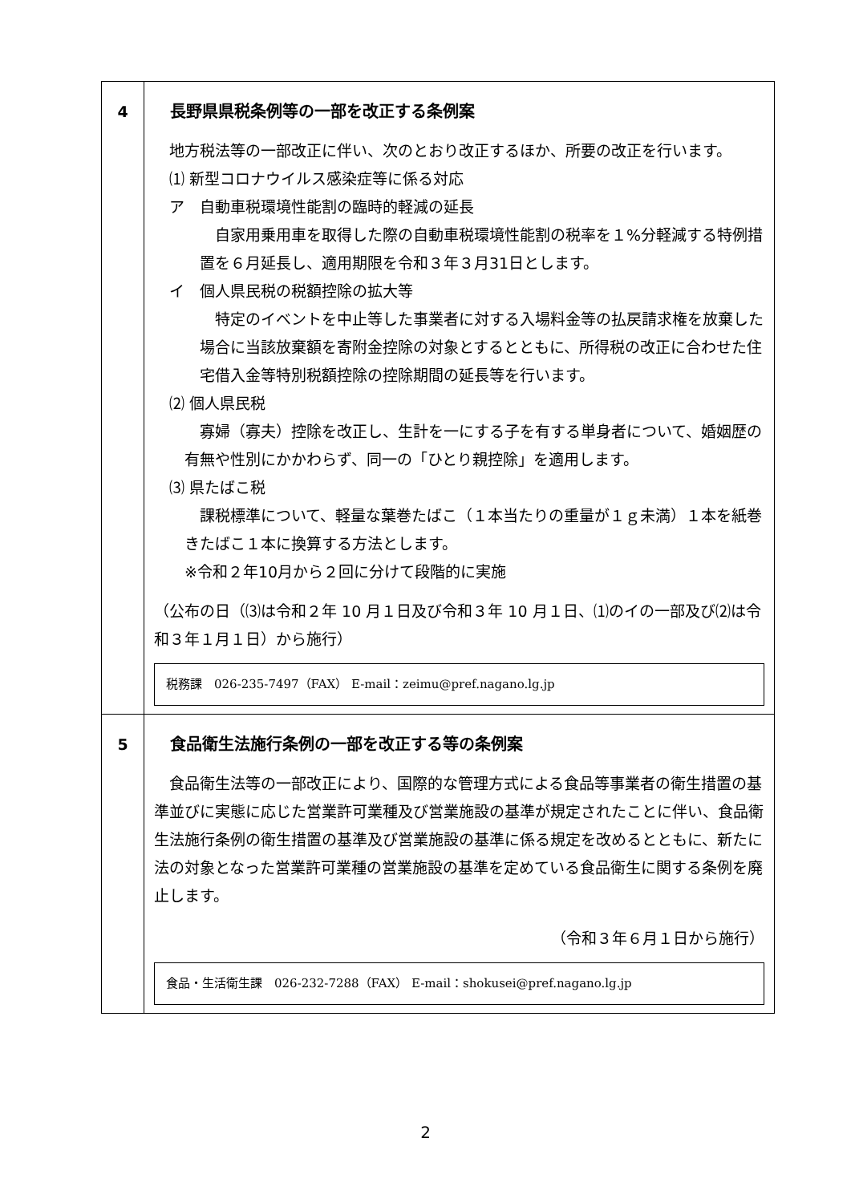| 4 | 長野県県税条例等の一部を改正する条例案 地方税法等の一部改正に伴い、次のとおり改正するほか、所要の改正を行います。 ⑴ 新型コロナウイルス感染症等に係る対応 ア 自動車税環境性能割の臨時的軽減の延長 自家用乗用車を取得した際の自動車税環境性能割の税率を１%分軽減する特例措置を６月延長し、適用期限を令和３年３月31日とします。 イ 個人県民税の税額控除の拡大等 特定のイベントを中止等した事業者に対する入場料金等の払戻請求権を放棄した場合に当該放棄額を寄附金控除の対象とするとともに、所得税の改正に合わせた住宅借入金等特別税額控除の控除期間の延長等を行います。 ⑵ 個人県民税 寡婦（寡夫）控除を改正し、生計を一にする子を有する単身者について、婚姻歴の有無や性別にかかわらず、同一の「ひとり親控除」を適用します。 ⑶ 県たばこ税 課税標準について、軽量な葉巻たばこ（１本当たりの重量が１ｇ未満）１本を紙巻きたばこ１本に換算する方法とします。 ※令和２年10月から２回に分けて段階的に実施 （公布の日（⑶は令和２年 10 月１日及び令和３年 10 月１日、⑴のイの一部及び⑵は令和３年１月１日）から施行） 税務課 026-235-7497（FAX） E-mail：zeimu@pref.nagano.lg.jp |
| 5 | 食品衛生法施行条例の一部を改正する等の条例案 食品衛生法等の一部改正により、国際的な管理方式による食品等事業者の衛生措置の基準並びに実態に応じた営業許可業種及び営業施設の基準が規定されたことに伴い、食品衛生法施行条例の衛生措置の基準及び営業施設の基準に係る規定を改めるとともに、新たに法の対象となった営業許可業種の営業施設の基準を定めている食品衛生に関する条例を廃止します。 （令和３年６月１日から施行） 食品・生活衛生課 026-232-7288（FAX） E-mail：shokusei@pref.nagano.lg.jp |
2